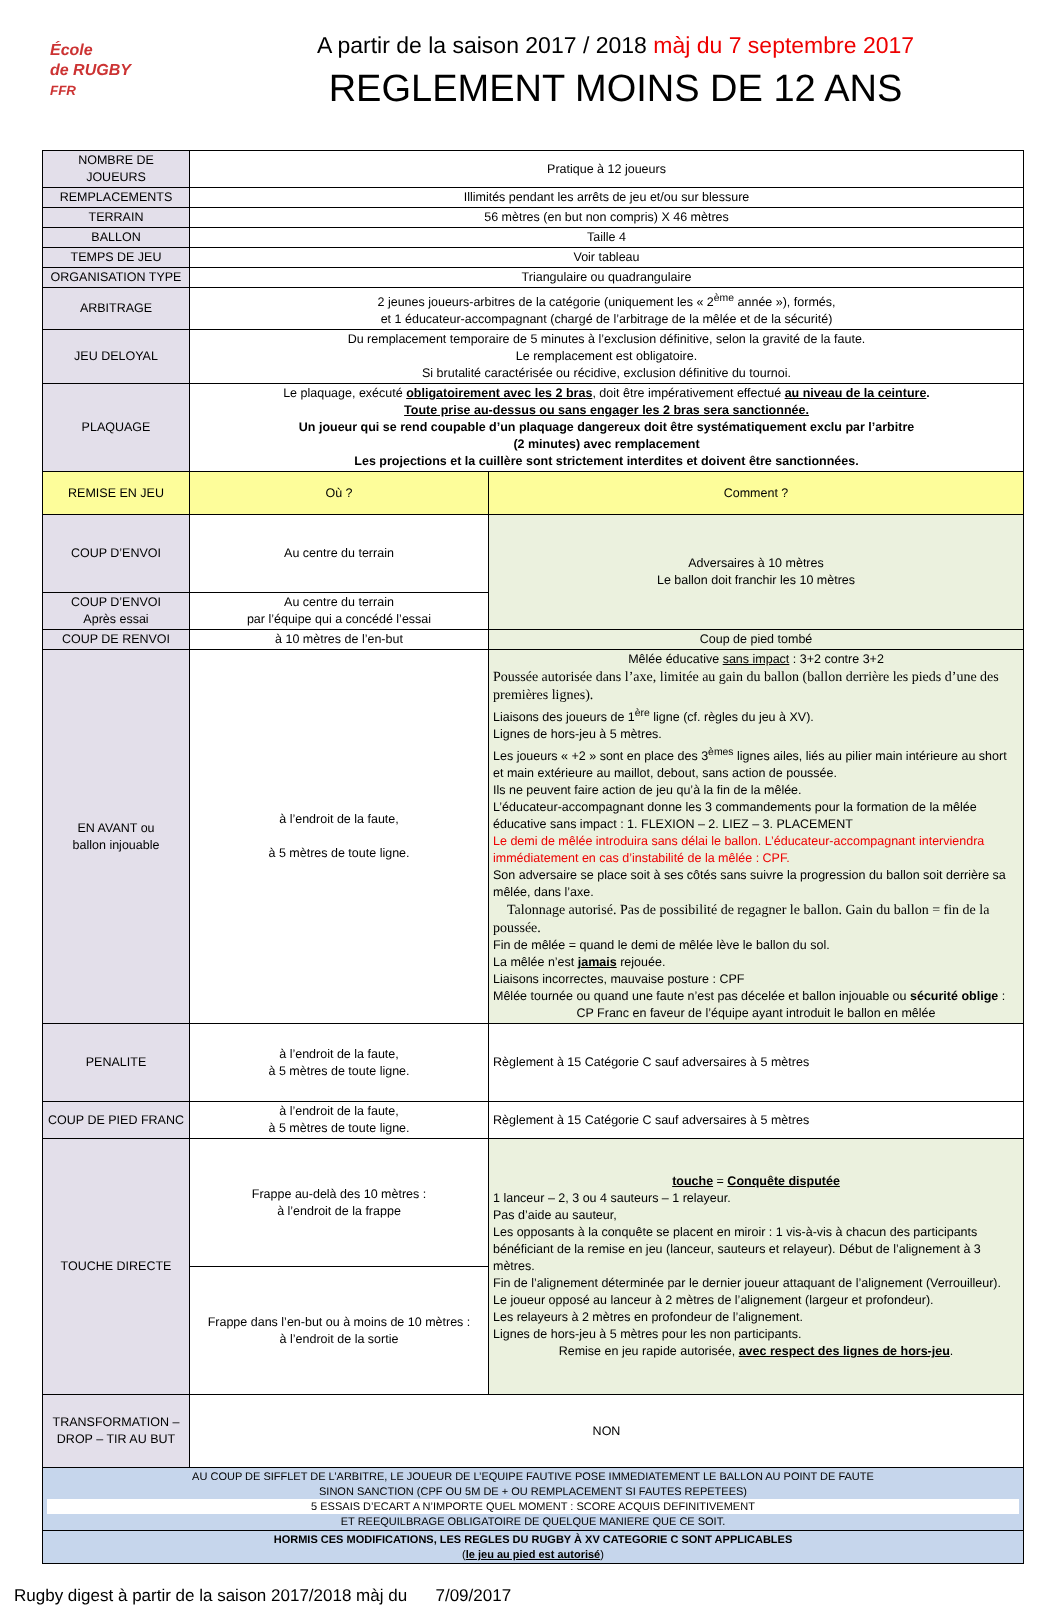École
de RUGBY
FFR
A partir de la saison 2017 / 2018 màj du 7 septembre 2017
REGLEMENT MOINS DE 12 ANS
| NOMBRE DE JOUEURS | Pratique à 12 joueurs | |
| REMPLACEMENTS | Illimités pendant les arrêts de jeu et/ou sur blessure | |
| TERRAIN | 56 mètres (en but non compris) X 46 mètres | |
| BALLON | Taille 4 | |
| TEMPS DE JEU | Voir tableau | |
| ORGANISATION TYPE | Triangulaire ou quadrangulaire | |
| ARBITRAGE | 2 jeunes joueurs-arbitres de la catégorie (uniquement les « 2<sup>ème</sup> année »), formés, et 1 éducateur-accompagnant (chargé de l’arbitrage de la mêlée et de la sécurité) | |
| JEU DELOYAL | Du remplacement temporaire de 5 minutes à l’exclusion définitive, selon la gravité de la faute. Le remplacement est obligatoire. Si brutalité caractérisée ou récidive, exclusion définitive du tournoi. | |
| PLAQUAGE | Le plaquage, exécuté obligatoirement avec les 2 bras , doit être impérativement effectué au niveau de la ceinture . Toute prise au-dessus ou sans engager les 2 bras sera sanctionnée. Un joueur qui se rend coupable d’un plaquage dangereux doit être systématiquement exclu par l’arbitre (2 minutes) avec remplacement Les projections et la cuillère sont strictement interdites et doivent être sanctionnées. | |
| REMISE EN JEU | Où ? | Comment ? |
| COUP D’ENVOI | Au centre du terrain | Adversaires à 10 mètres Le ballon doit franchir les 10 mètres |
| COUP D’ENVOI Après essai | Au centre du terrain par l’équipe qui a concédé l’essai | |
| COUP DE RENVOI | à 10 mètres de l’en-but | Coup de pied tombé |
| EN AVANT ou ballon injouable | à l’endroit de la faute, à 5 mètres de toute ligne. | Mêlée éducative sans impact : 3+2 contre 3+2 Poussée autorisée dans l’axe, limitée au gain du ballon (ballon derrière les pieds d’une des premières lignes). Liaisons des joueurs de 1<sup>ère</sup> ligne (cf. règles du jeu à XV). Lignes de hors-jeu à 5 mètres. Les joueurs « +2 » sont en place des 3<sup>èmes</sup> lignes ailes, liés au pilier main intérieure au short et main extérieure au maillot, debout, sans action de poussée. Ils ne peuvent faire action de jeu qu’à la fin de la mêlée. L’éducateur-accompagnant donne les 3 commandements pour la formation de la mêlée éducative sans impact : 1. FLEXION – 2. LIEZ – 3. PLACEMENT Le demi de mêlée introduira sans délai le ballon. L’éducateur-accompagnant interviendra immédiatement en cas d’instabilité de la mêlée : CPF. Son adversaire se place soit à ses côtés sans suivre la progression du ballon soit derrière sa mêlée, dans l’axe. Talonnage autorisé. Pas de possibilité de regagner le ballon. Gain du ballon = fin de la poussée. Fin de mêlée = quand le demi de mêlée lève le ballon du sol. La mêlée n’est jamais rejouée. Liaisons incorrectes, mauvaise posture : CPF Mêlée tournée ou quand une faute n’est pas décelée et ballon injouable ou sécurité oblige : CP Franc en faveur de l’équipe ayant introduit le ballon en mêlée |
| PENALITE | à l’endroit de la faute, à 5 mètres de toute ligne. | Règlement à 15 Catégorie C sauf adversaires à 5 mètres |
| COUP DE PIED FRANC | à l’endroit de la faute, à 5 mètres de toute ligne. | Règlement à 15 Catégorie C sauf adversaires à 5 mètres |
| TOUCHE DIRECTE | Frappe au-delà des 10 mètres : à l’endroit de la frappe | touche = Conquête disputée 1 lanceur – 2, 3 ou 4 sauteurs – 1 relayeur. Pas d’aide au sauteur, Les opposants à la conquête se placent en miroir : 1 vis-à-vis à chacun des participants bénéficiant de la remise en jeu (lanceur, sauteurs et relayeur). Début de l’alignement à 3 mètres. Fin de l’alignement déterminée par le dernier joueur attaquant de l’alignement (Verrouilleur). Le joueur opposé au lanceur à 2 mètres de l’alignement (largeur et profondeur). Les relayeurs à 2 mètres en profondeur de l’alignement. Lignes de hors-jeu à 5 mètres pour les non participants. Remise en jeu rapide autorisée, avec respect des lignes de hors-jeu . |
| | Frappe dans l’en-but ou à moins de 10 mètres : à l’endroit de la sortie | |
| TRANSFORMATION – DROP – TIR AU BUT | NON | |
| AU COUP DE SIFFLET DE L’ARBITRE, LE JOUEUR DE L’EQUIPE FAUTIVE POSE IMMEDIATEMENT LE BALLON AU POINT DE FAUTE SINON SANCTION (CPF OU 5M DE + OU REMPLACEMENT SI FAUTES REPETEES) 5 ESSAIS D’ECART A N’IMPORTE QUEL MOMENT : SCORE ACQUIS DEFINITIVEMENT ET REEQUILBRAGE OBLIGATOIRE DE QUELQUE MANIERE QUE CE SOIT. | | |
| HORMIS CES MODIFICATIONS, LES REGLES DU RUGBY À XV CATEGORIE C SONT APPLICABLES ( le jeu au pied est autorisé ) | | |
Rugby digest à partir de la saison 2017/2018 màj du 7/09/2017